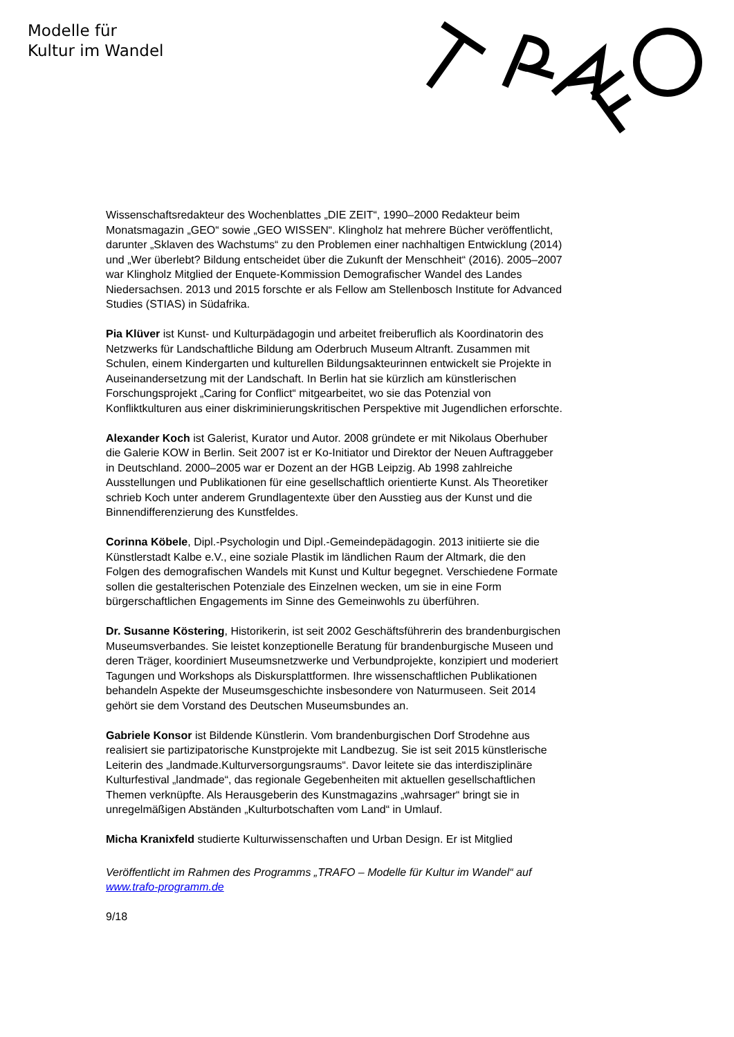Modelle für
Kultur im Wandel
Wissenschaftsredakteur des Wochenblattes „DIE ZEIT“, 1990–2000 Redakteur beim Monatsmagazin „GEO“ sowie „GEO WISSEN“. Klingholz hat mehrere Bücher veröffentlicht, darunter „Sklaven des Wachstums“ zu den Problemen einer nachhaltigen Entwicklung (2014) und „Wer überlebt? Bildung entscheidet über die Zukunft der Menschheit“ (2016). 2005–2007 war Klingholz Mitglied der Enquete-Kommission Demografischer Wandel des Landes Niedersachsen. 2013 und 2015 forschte er als Fellow am Stellenbosch Institute for Advanced Studies (STIAS) in Südafrika.
Pia Klüver ist Kunst- und Kulturpädagogin und arbeitet freiberuflich als Koordinatorin des Netzwerks für Landschaftliche Bildung am Oderbruch Museum Altranft. Zusammen mit Schulen, einem Kindergarten und kulturellen Bildungsakteurinnen entwickelt sie Projekte in Auseinandersetzung mit der Landschaft. In Berlin hat sie kürzlich am künstlerischen Forschungsprojekt „Caring for Conflict“ mitgearbeitet, wo sie das Potenzial von Konfliktkulturen aus einer diskriminierungskritischen Perspektive mit Jugendlichen erforschte.
Alexander Koch ist Galerist, Kurator und Autor. 2008 gründete er mit Nikolaus Oberhuber die Galerie KOW in Berlin. Seit 2007 ist er Ko-Initiator und Direktor der Neuen Auftraggeber in Deutschland. 2000–2005 war er Dozent an der HGB Leipzig. Ab 1998 zahlreiche Ausstellungen und Publikationen für eine gesellschaftlich orientierte Kunst. Als Theoretiker schrieb Koch unter anderem Grundlagentexte über den Ausstieg aus der Kunst und die Binnendifferenzierung des Kunstfeldes.
Corinna Köbele, Dipl.-Psychologin und Dipl.-Gemeindepädagogin. 2013 initiierte sie die Künstlerstadt Kalbe e.V., eine soziale Plastik im ländlichen Raum der Altmark, die den Folgen des demografischen Wandels mit Kunst und Kultur begegnet. Verschiedene Formate sollen die gestalterischen Potenziale des Einzelnen wecken, um sie in eine Form bürgerschaftlichen Engagements im Sinne des Gemeinwohls zu überführen.
Dr. Susanne Köstering, Historikerin, ist seit 2002 Geschäftsführerin des brandenburgischen Museumsverbandes. Sie leistet konzeptionelle Beratung für brandenburgische Museen und deren Träger, koordiniert Museumsnetzwerke und Verbundprojekte, konzipiert und moderiert Tagungen und Workshops als Diskursplattformen. Ihre wissenschaftlichen Publikationen behandeln Aspekte der Museumsgeschichte insbesondere von Naturmuseen. Seit 2014 gehört sie dem Vorstand des Deutschen Museumsbundes an.
Gabriele Konsor ist Bildende Künstlerin. Vom brandenburgischen Dorf Strodehne aus realisiert sie partizipatorische Kunstprojekte mit Landbezug. Sie ist seit 2015 künstlerische Leiterin des „landmade.Kulturversorgungsraums“. Davor leitete sie das interdisziplinäre Kulturfestival „landmade“, das regionale Gegebenheiten mit aktuellen gesellschaftlichen Themen verknüpfte. Als Herausgeberin des Kunstmagazins „wahrsager“ bringt sie in unregelmäßigen Abständen „Kulturbotschaften vom Land“ in Umlauf.
Micha Kranixfeld studierte Kulturwissenschaften und Urban Design. Er ist Mitglied
Veröffentlicht im Rahmen des Programms „TRAFO – Modelle für Kultur im Wandel“ auf www.trafo-programm.de
9/18